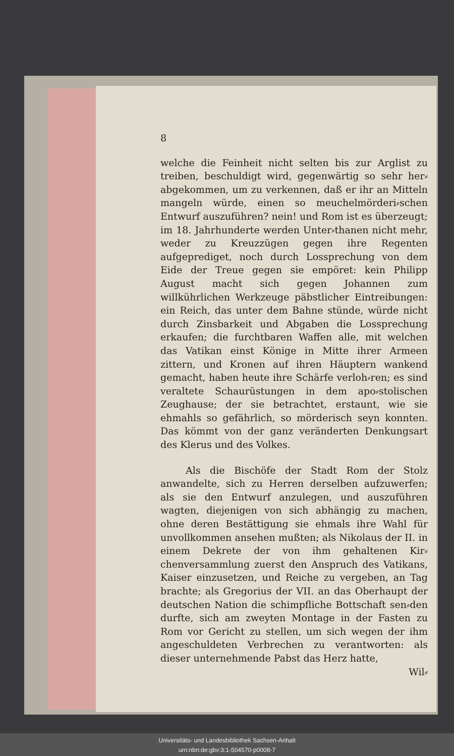8
welche die Feinheit nicht selten bis zur Arglist zu treiben, beschuldigt wird, gegenwärtig so sehr her⸗abgekommen, um zu verkennen, daß er ihr an Mitteln mangeln würde, einen so meuchelmörderi⸗schen Entwurf auszuführen? nein! und Rom ist es überzeugt; im 18. Jahrhunderte werden Unter⸗thanen nicht mehr, weder zu Kreuzzügen gegen ihre Regenten aufgeprediget, noch durch Lossprechung von dem Eide der Treue gegen sie empöret: kein Philipp August macht sich gegen Johannen zum willkührlichen Werkzeuge päbstlicher Eintreibungen: ein Reich, das unter dem Bahne stünde, würde nicht durch Zinsbarkeit und Abgaben die Lossprechung erkaufen; die furchtbaren Waffen alle, mit welchen das Vatikan einst Könige in Mitte ihrer Armeen zittern, und Kronen auf ihren Häuptern wankend gemacht, haben heute ihre Schärfe verloh⸗ren; es sind veraltete Schaurüstungen in dem apo⸗stolischen Zeughause; der sie betrachtet, erstaunt, wie sie ehmahls so gefährlich, so mörderisch seyn konnten. Das kömmt von der ganz veränderten Denkungsart des Klerus und des Volkes.
Als die Bischöfe der Stadt Rom der Stolz anwandelte, sich zu Herren derselben aufzuwerfen; als sie den Entwurf anzulegen, und auszuführen wagten, diejenigen von sich abhängig zu machen, ohne deren Bestättigung sie ehmals ihre Wahl für unvollkommen ansehen mußten; als Nikolaus der II. in einem Dekrete der von ihm gehaltenen Kir⸗chenversammlung zuerst den Anspruch des Vatikans, Kaiser einzusetzen, und Reiche zu vergeben, an Tag brachte; als Gregorius der VII. an das Oberhaupt der deutschen Nation die schimpfliche Bottschaft sen⸗den durfte, sich am zweyten Montage in der Fasten zu Rom vor Gericht zu stellen, um sich wegen der ihm angeschuldeten Verbrechen zu verantworten: als dieser unternehmende Pabst das Herz hatte,
Wil⸗
Universitäts- und Landesbibliothek Sachsen-Anhalt
urn:nbn:de:gbv:3:1-504570-p0008-7